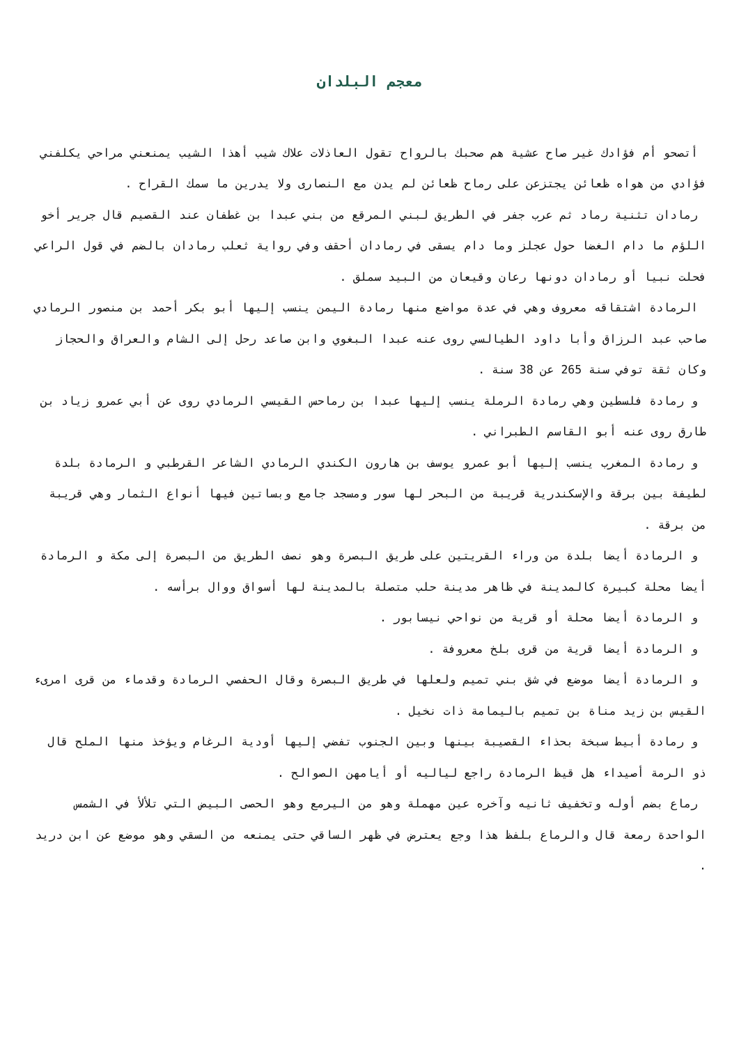معجم البلدان
أتصحو أم فؤادك غير صاح عشية هم صحبك بالرواح تقول العاذلات علاك شيب أهذا الشيب يمنعني مراحي يكلفني فؤادي من هواه ظعائن يجتزعن على رماح ظعائن لم يدن مع النصارى ولا يدرين ما سمك القراح .
رمادان تثنية رماد ثم عرب جفر في الطريق لبني المرقع من بني عبدا بن غطفان عند القصيم قال جرير أخو اللؤم ما دام الغضا حول عجلز وما دام يسقى في رمادان أحقف وفي رواية ثعلب رمادان بالضم في قول الراعي فحلت نبيا أو رمادان دونها رعان وقيعان من البيد سملق .
الرمادة اشتقاقه معروف وهي في عدة مواضع منها رمادة اليمن ينسب إليها أبو بكر أحمد بن منصور الرمادي صاحب عبد الرزاق وأبا داود الطيالسي روى عنه عبدا البغوي وابن صاعد رحل إلى الشام والعراق والحجاز وكان ثقة توفي سنة 265 عن 38 سنة .
و رمادة فلسطين وهي رمادة الرملة ينسب إليها عبدا بن رماحس القيسي الرمادي روى عن أبي عمرو زياد بن طارق روى عنه أبو القاسم الطبراني .
و رمادة المغرب ينسب إليها أبو عمرو يوسف بن هارون الكندي الرمادي الشاعر القرطبي و الرمادة بلدة لطيفة بين برقة والإسكندرية قريبة من البحر لها سور ومسجد جامع وبساتين فيها أنواع الثمار وهي قريبة من برقة .
و الرمادة أيضا بلدة من وراء القريتين على طريق البصرة وهو نصف الطريق من البصرة إلى مكة و الرمادة أيضا محلة كبيرة كالمدينة في ظاهر مدينة حلب متصلة بالمدينة لها أسواق ووال برأسه .
و الرمادة أيضا محلة أو قرية من نواحي نيسابور .
و الرمادة أيضا قرية من قرى بلخ معروفة .
و الرمادة أيضا موضع في شق بني تميم ولعلها في طريق البصرة وقال الحفصي الرمادة وقدماء من قرى امرىء القيس بن زيد مناة بن تميم باليمامة ذات نخيل .
و رمادة أبيط سبخة بحذاء القصيبة بينها وبين الجنوب تفضي إليها أودية الرغام ويؤخذ منها الملح قال ذو الرمة أصيداء هل قيظ الرمادة راجع لياليه أو أيامهن الصوالح .
رماع بضم أوله وتخفيف ثانيه وآخره عين مهملة وهو من اليرمع وهو الحصى البيض التي تلألأ في الشمس الواحدة رمعة قال والرماع بلفظ هذا وجع يعترض في ظهر الساقي حتى يمنعه من السقي وهو موضع عن ابن دريد .